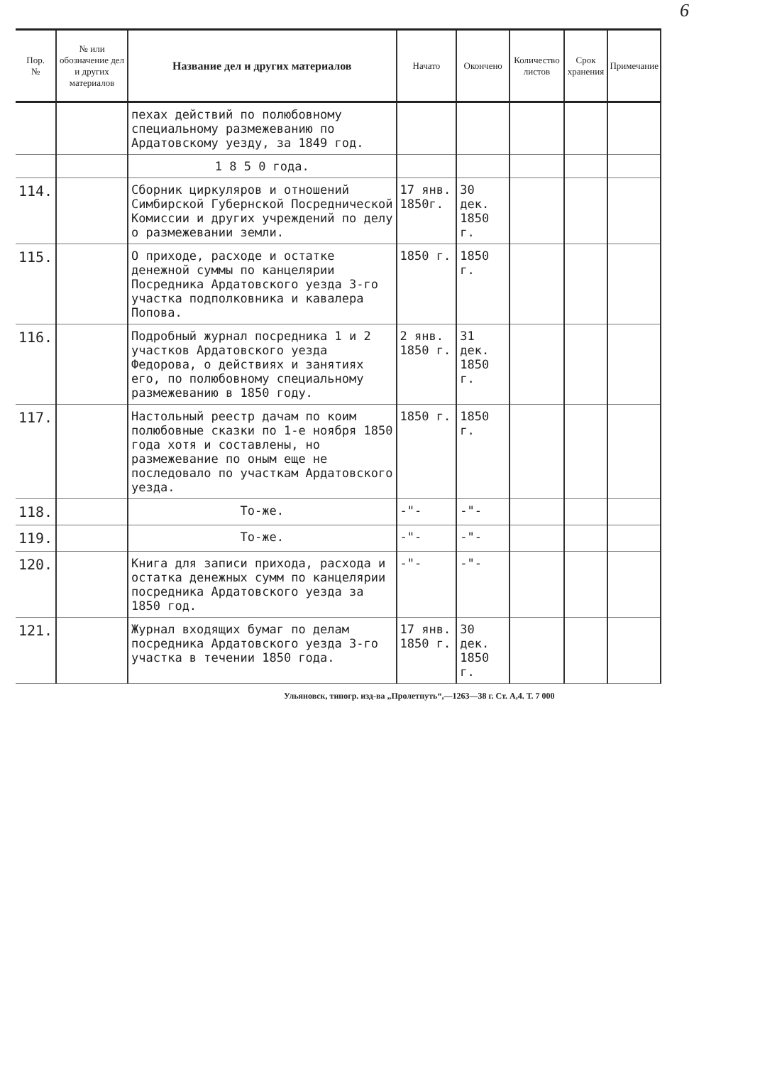6
| Пор. № | № или обозначение дел и других материалов | Название дел и других материалов | Начато | Окончено | Количество листов | Срок хранения | Примечание |
| --- | --- | --- | --- | --- | --- | --- | --- |
| | | пехах действий по полюбовному специальному размежеванию по Ардатовскому уезду, за 1849 год. | | | | | |
| | | 1 8 5 0 года. | | | | | |
| 114. | | Сборник циркуляров и отношений Симбирской Губернской Посреднической Комиссии и других учреждений по делу о размежевании земли. | 17 янв. 1850г. | 30 дек. 1850 г. | | | |
| 115. | | О приходе, расходе и остатке денежной суммы по канцелярии Посредника Ардатовского уезда 3-го участка подполковника и кавалера Попова. | 1850 г. | 1850 г. | | | |
| 116. | | Подробный журнал посредника 1 и 2 участков Ардатовского уезда Федорова, о действиях и занятиях его, по полюбовному специальному размежеванию в 1850 году. | 2 янв. 1850 г. | 31 дек. 1850 г. | | | |
| 117. | | Настольный реестр дачам по коим полюбовные сказки по 1-е ноября 1850 года хотя и составлены, но размежевание по оным еще не последовало по участкам Ардатовского уезда. | 1850 г. | 1850 г. | | | |
| 118. | | То-же. | -"- | -"- | | | |
| 119. | | То-же. | -"- | -"- | | | |
| 120. | | Книга для записи прихода, расхода и остатка денежных сумм по канцелярии посредника Ардатовского уезда за 1850 год. | -"- | -"- | | | |
| 121. | | Журнал входящих бумаг по делам посредника Ардатовского уезда 3-го участка в течении 1850 года. | 17 янв. 1850 г. | 30 дек. 1850 г. | | | |
Ульяновск, типогр. изд-ва „Пролетпуть“,—1263—38 г. Ст. А,4. Т. 7 000